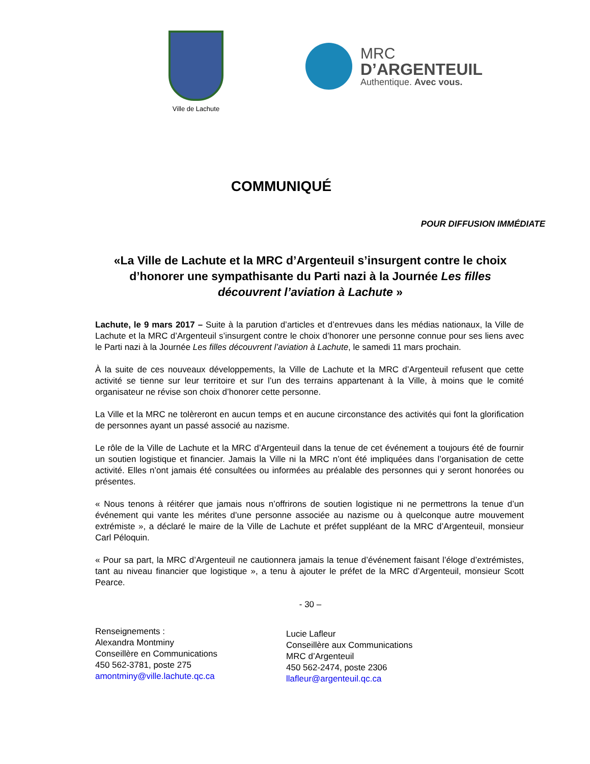Ville de Lachute
MRC
D’ARGENTEUIL
Authentique. Avec vous.
COMMUNIQUÉ
POUR DIFFUSION IMMÉDIATE
«La Ville de Lachute et la MRC d’Argenteuil s’insurgent contre le choix d’honorer une sympathisante du Parti nazi à la Journée Les filles découvrent l’aviation à Lachute »
Lachute, le 9 mars 2017 – Suite à la parution d’articles et d’entrevues dans les médias nationaux, la Ville de Lachute et la MRC d’Argenteuil s’insurgent contre le choix d’honorer une personne connue pour ses liens avec le Parti nazi à la Journée Les filles découvrent l’aviation à Lachute, le samedi 11 mars prochain.
À la suite de ces nouveaux développements, la Ville de Lachute et la MRC d’Argenteuil refusent que cette activité se tienne sur leur territoire et sur l’un des terrains appartenant à la Ville, à moins que le comité organisateur ne révise son choix d’honorer cette personne.
La Ville et la MRC ne tolèreront en aucun temps et en aucune circonstance des activités qui font la glorification de personnes ayant un passé associé au nazisme.
Le rôle de la Ville de Lachute et la MRC d’Argenteuil dans la tenue de cet événement a toujours été de fournir un soutien logistique et financier. Jamais la Ville ni la MRC n’ont été impliquées dans l’organisation de cette activité. Elles n’ont jamais été consultées ou informées au préalable des personnes qui y seront honorées ou présentes.
« Nous tenons à réitérer que jamais nous n’offrirons de soutien logistique ni ne permettrons la tenue d’un événement qui vante les mérites d’une personne associée au nazisme ou à quelconque autre mouvement extrémiste », a déclaré le maire de la Ville de Lachute et préfet suppléant de la MRC d’Argenteuil, monsieur Carl Péloquin.
« Pour sa part, la MRC d’Argenteuil ne cautionnera jamais la tenue d’événement faisant l’éloge d’extrémistes, tant au niveau financier que logistique », a tenu à ajouter le préfet de la MRC d’Argenteuil, monsieur Scott Pearce.
- 30 –
Renseignements :
Alexandra Montminy
Conseillère en Communications
450 562-3781, poste 275
amontminy@ville.lachute.qc.ca
Lucie Lafleur
Conseillère aux Communications
MRC d’Argenteuil
450 562-2474, poste 2306
llafleur@argenteuil.qc.ca